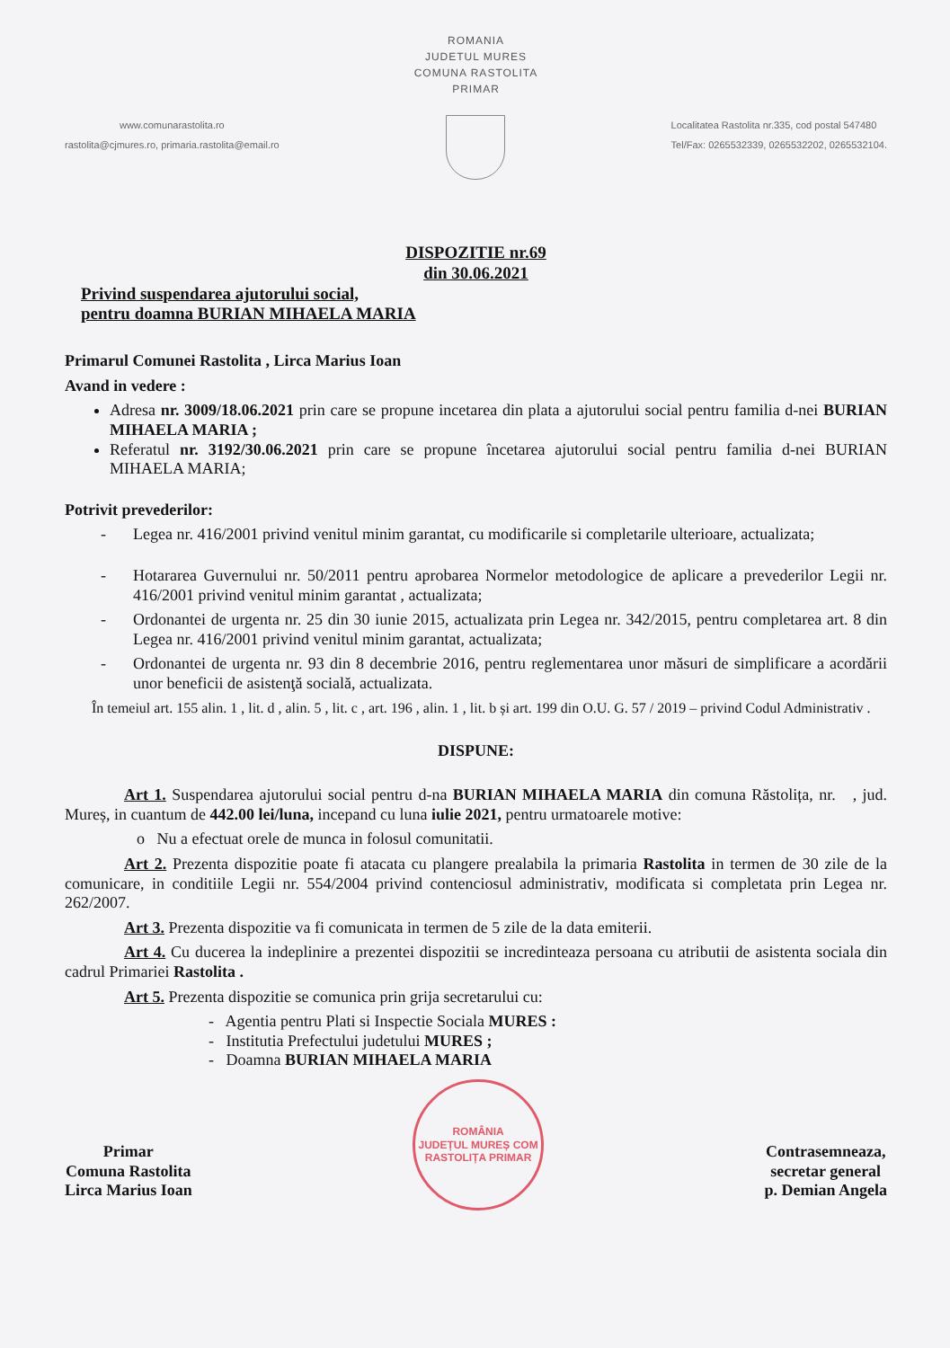ROMANIA
JUDETUL MURES
COMUNA RASTOLITA
PRIMAR
www.comunarastolita.ro
rastolita@cjmures.ro, primaria.rastolita@email.ro
Localitatea Rastolita nr.335, cod postal 547480
Tel/Fax: 0265532339, 0265532202, 0265532104.
DISPOZITIE nr.69
din 30.06.2021
Privind suspendarea ajutorului social,
pentru doamna BURIAN MIHAELA MARIA
Primarul Comunei Rastolita , Lirca Marius Ioan
Avand in vedere :
Adresa nr. 3009/18.06.2021 prin care se propune incetarea din plata a ajutorului social pentru familia d-nei BURIAN MIHAELA MARIA ;
Referatul nr. 3192/30.06.2021 prin care se propune încetarea ajutorului social pentru familia d-nei BURIAN MIHAELA MARIA;
Potrivit prevederilor:
- Legea nr. 416/2001 privind venitul minim garantat, cu modificarile si completarile ulterioare, actualizata;
- Hotararea Guvernului nr. 50/2011 pentru aprobarea Normelor metodologice de aplicare a prevederilor Legii nr. 416/2001 privind venitul minim garantat , actualizata;
- Ordonantei de urgenta nr. 25 din 30 iunie 2015, actualizata prin Legea nr. 342/2015, pentru completarea art. 8 din Legea nr. 416/2001 privind venitul minim garantat, actualizata;
- Ordonantei de urgenta nr. 93 din 8 decembrie 2016, pentru reglementarea unor măsuri de simplificare a acordării unor beneficii de asistenţă socială, actualizata.
În temeiul art. 155 alin. 1 , lit. d , alin. 5 , lit. c , art. 196 , alin. 1 , lit. b și art. 199 din O.U. G. 57 / 2019 – privind Codul Administrativ .
DISPUNE:
Art 1. Suspendarea ajutorului social pentru d-na BURIAN MIHAELA MARIA din comuna Răstolița, nr. , jud. Mureș, in cuantum de 442.00 lei/luna, incepand cu luna iulie 2021, pentru urmatoarele motive:
o Nu a efectuat orele de munca in folosul comunitatii.
Art 2. Prezenta dispozitie poate fi atacata cu plangere prealabila la primaria Rastolita in termen de 30 zile de la comunicare, in conditiile Legii nr. 554/2004 privind contenciosul administrativ, modificata si completata prin Legea nr. 262/2007.
Art 3. Prezenta dispozitie va fi comunicata in termen de 5 zile de la data emiterii.
Art 4. Cu ducerea la indeplinire a prezentei dispozitii se incredinteaza persoana cu atributii de asistenta sociala din cadrul Primariei Rastolita .
Art 5. Prezenta dispozitie se comunica prin grija secretarului cu:
- Agentia pentru Plati si Inspectie Sociala MURES :
- Institutia Prefectului judetului MURES ;
- Doamna BURIAN MIHAELA MARIA
Primar
Comuna Rastolita
Lirca Marius Ioan
ROMÂNIA
JUDEȚUL MUREȘ COM RASTOLIȚA PRIMAR
Contrasemneaza,
secretar general
p. Demian Angela